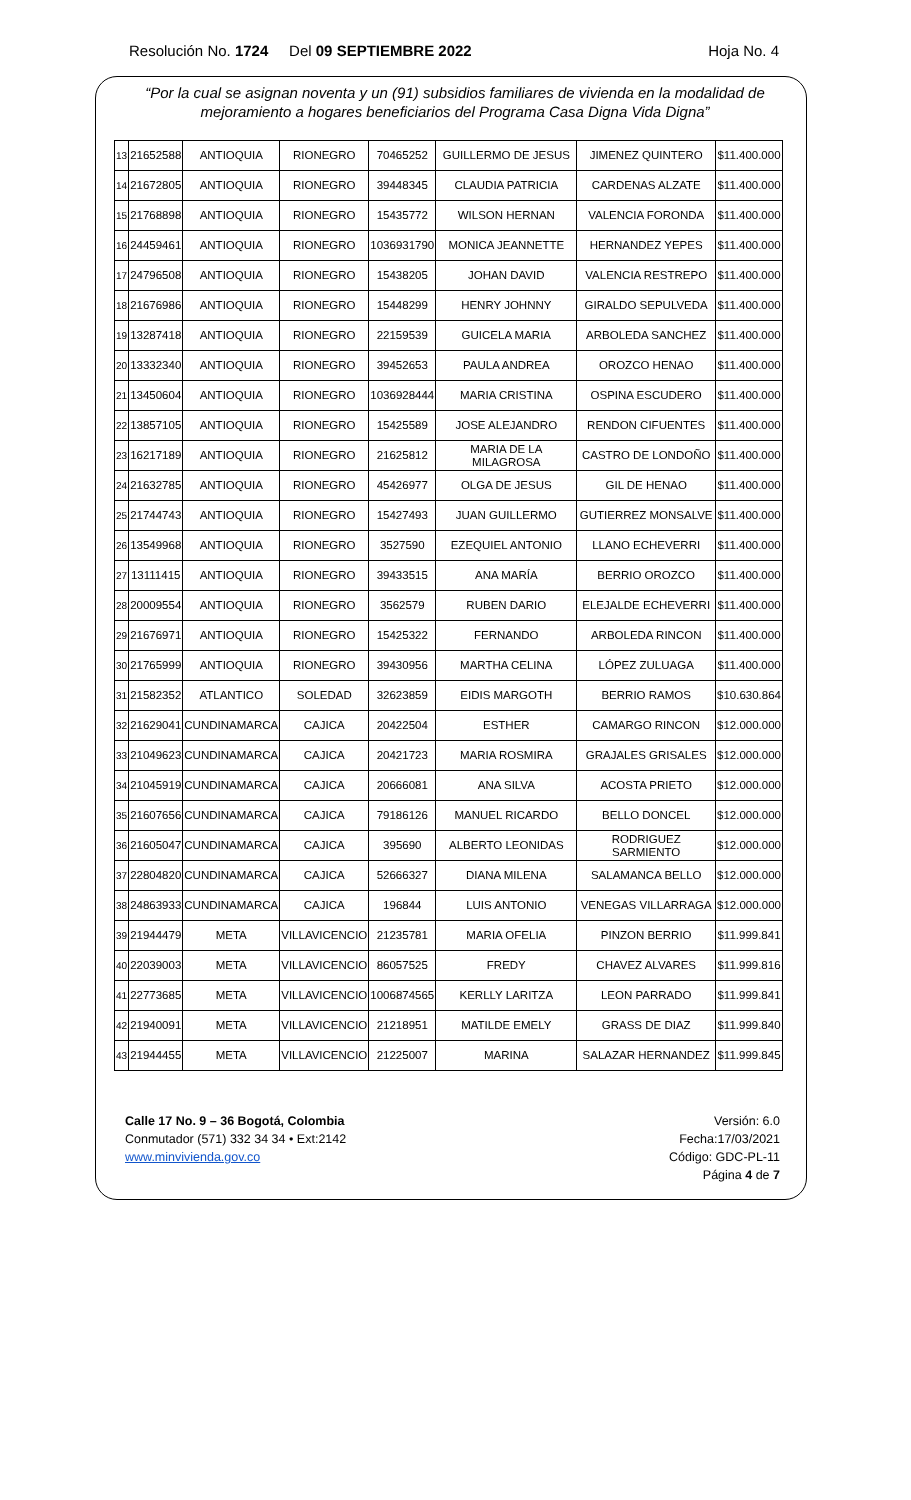Resolución No. 1724 Del 09 SEPTIEMBRE 2022 Hoja No. 4
“Por la cual se asignan noventa y un (91) subsidios familiares de vivienda en la modalidad de mejoramiento a hogares beneficiarios del Programa Casa Digna Vida Digna”
| 13 | 21652588 | ANTIOQUIA | RIONEGRO | 70465252 | GUILLERMO DE JESUS | JIMENEZ QUINTERO | $11.400.000 |
| 14 | 21672805 | ANTIOQUIA | RIONEGRO | 39448345 | CLAUDIA PATRICIA | CARDENAS ALZATE | $11.400.000 |
| 15 | 21768898 | ANTIOQUIA | RIONEGRO | 15435772 | WILSON HERNAN | VALENCIA FORONDA | $11.400.000 |
| 16 | 24459461 | ANTIOQUIA | RIONEGRO | 1036931790 | MONICA JEANNETTE | HERNANDEZ YEPES | $11.400.000 |
| 17 | 24796508 | ANTIOQUIA | RIONEGRO | 15438205 | JOHAN DAVID | VALENCIA RESTREPO | $11.400.000 |
| 18 | 21676986 | ANTIOQUIA | RIONEGRO | 15448299 | HENRY JOHNNY | GIRALDO SEPULVEDA | $11.400.000 |
| 19 | 13287418 | ANTIOQUIA | RIONEGRO | 22159539 | GUICELA MARIA | ARBOLEDA SANCHEZ | $11.400.000 |
| 20 | 13332340 | ANTIOQUIA | RIONEGRO | 39452653 | PAULA ANDREA | OROZCO HENAO | $11.400.000 |
| 21 | 13450604 | ANTIOQUIA | RIONEGRO | 1036928444 | MARIA CRISTINA | OSPINA ESCUDERO | $11.400.000 |
| 22 | 13857105 | ANTIOQUIA | RIONEGRO | 15425589 | JOSE ALEJANDRO | RENDON CIFUENTES | $11.400.000 |
| 23 | 16217189 | ANTIOQUIA | RIONEGRO | 21625812 | MARIA DE LA MILAGROSA | CASTRO DE LONDOÑO | $11.400.000 |
| 24 | 21632785 | ANTIOQUIA | RIONEGRO | 45426977 | OLGA DE JESUS | GIL DE HENAO | $11.400.000 |
| 25 | 21744743 | ANTIOQUIA | RIONEGRO | 15427493 | JUAN GUILLERMO | GUTIERREZ MONSALVE | $11.400.000 |
| 26 | 13549968 | ANTIOQUIA | RIONEGRO | 3527590 | EZEQUIEL ANTONIO | LLANO ECHEVERRI | $11.400.000 |
| 27 | 13111415 | ANTIOQUIA | RIONEGRO | 39433515 | ANA MARÍA | BERRIO OROZCO | $11.400.000 |
| 28 | 20009554 | ANTIOQUIA | RIONEGRO | 3562579 | RUBEN DARIO | ELEJALDE ECHEVERRI | $11.400.000 |
| 29 | 21676971 | ANTIOQUIA | RIONEGRO | 15425322 | FERNANDO | ARBOLEDA RINCON | $11.400.000 |
| 30 | 21765999 | ANTIOQUIA | RIONEGRO | 39430956 | MARTHA CELINA | LÓPEZ ZULUAGA | $11.400.000 |
| 31 | 21582352 | ATLANTICO | SOLEDAD | 32623859 | EIDIS MARGOTH | BERRIO RAMOS | $10.630.864 |
| 32 | 21629041 | CUNDINAMARCA | CAJICA | 20422504 | ESTHER | CAMARGO RINCON | $12.000.000 |
| 33 | 21049623 | CUNDINAMARCA | CAJICA | 20421723 | MARIA ROSMIRA | GRAJALES GRISALES | $12.000.000 |
| 34 | 21045919 | CUNDINAMARCA | CAJICA | 20666081 | ANA SILVA | ACOSTA PRIETO | $12.000.000 |
| 35 | 21607656 | CUNDINAMARCA | CAJICA | 79186126 | MANUEL RICARDO | BELLO DONCEL | $12.000.000 |
| 36 | 21605047 | CUNDINAMARCA | CAJICA | 395690 | ALBERTO LEONIDAS | RODRIGUEZ SARMIENTO | $12.000.000 |
| 37 | 22804820 | CUNDINAMARCA | CAJICA | 52666327 | DIANA MILENA | SALAMANCA BELLO | $12.000.000 |
| 38 | 24863933 | CUNDINAMARCA | CAJICA | 196844 | LUIS ANTONIO | VENEGAS VILLARRAGA | $12.000.000 |
| 39 | 21944479 | META | VILLAVICENCIO | 21235781 | MARIA OFELIA | PINZON BERRIO | $11.999.841 |
| 40 | 22039003 | META | VILLAVICENCIO | 86057525 | FREDY | CHAVEZ ALVARES | $11.999.816 |
| 41 | 22773685 | META | VILLAVICENCIO | 1006874565 | KERLLY LARITZA | LEON PARRADO | $11.999.841 |
| 42 | 21940091 | META | VILLAVICENCIO | 21218951 | MATILDE EMELY | GRASS DE DIAZ | $11.999.840 |
| 43 | 21944455 | META | VILLAVICENCIO | 21225007 | MARINA | SALAZAR HERNANDEZ | $11.999.845 |
Calle 17 No. 9 – 36 Bogotá, Colombia
Conmutador (571) 332 34 34 • Ext:2142
www.minvivienda.gov.co
Versión: 6.0
Fecha:17/03/2021
Código: GDC-PL-11
Página 4 de 7